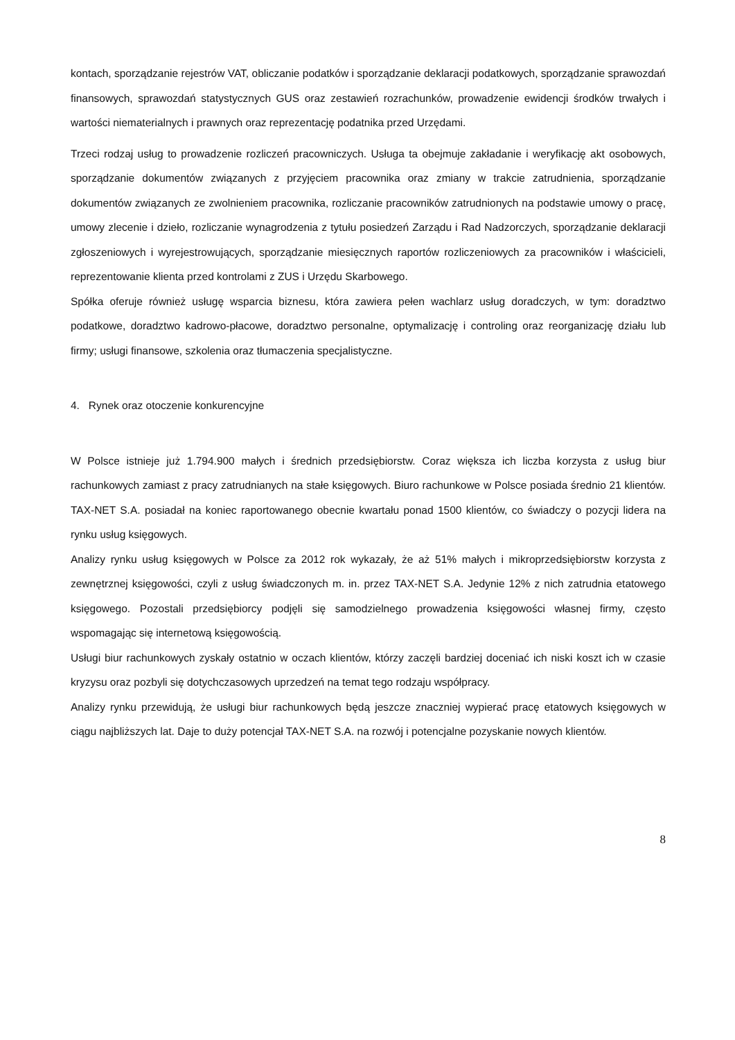kontach, sporządzanie rejestrów VAT, obliczanie podatków i sporządzanie deklaracji podatkowych, sporządzanie sprawozdań finansowych, sprawozdań statystycznych GUS oraz zestawień rozrachunków, prowadzenie ewidencji środków trwałych i wartości niematerialnych i prawnych oraz reprezentację podatnika przed Urzędami.
Trzeci rodzaj usług to prowadzenie rozliczeń pracowniczych. Usługa ta obejmuje zakładanie i weryfikację akt osobowych, sporządzanie dokumentów związanych z przyjęciem pracownika oraz zmiany w trakcie zatrudnienia, sporządzanie dokumentów związanych ze zwolnieniem pracownika, rozliczanie pracowników zatrudnionych na podstawie umowy o pracę, umowy zlecenie i dzieło, rozliczanie wynagrodzenia z tytułu posiedzeń Zarządu i Rad Nadzorczych, sporządzanie deklaracji zgłoszeniowych i wyrejestrowujących, sporządzanie miesięcznych raportów rozliczeniowych za pracowników i właścicieli, reprezentowanie klienta przed kontrolami z ZUS i Urzędu Skarbowego.
Spółka oferuje również usługę wsparcia biznesu, która zawiera pełen wachlarz usług doradczych, w tym: doradztwo podatkowe, doradztwo kadrowo-płacowe, doradztwo personalne, optymalizację i controling oraz reorganizację działu lub firmy; usługi finansowe, szkolenia oraz tłumaczenia specjalistyczne.
4. Rynek oraz otoczenie konkurencyjne
W Polsce istnieje już 1.794.900 małych i średnich przedsiębiorstw. Coraz większa ich liczba korzysta z usług biur rachunkowych zamiast z pracy zatrudnianych na stałe księgowych. Biuro rachunkowe w Polsce posiada średnio 21 klientów. TAX-NET S.A. posiadał na koniec raportowanego obecnie kwartału ponad 1500 klientów, co świadczy o pozycji lidera na rynku usług księgowych.
Analizy rynku usług księgowych w Polsce za 2012 rok wykazały, że aż 51% małych i mikroprzedsiębiorstw korzysta z zewnętrznej księgowości, czyli z usług świadczonych m. in. przez TAX-NET S.A. Jedynie 12% z nich zatrudnia etatowego księgowego. Pozostali przedsiębiorcy podjęli się samodzielnego prowadzenia księgowości własnej firmy, często wspomagając się internetową księgowością.
Usługi biur rachunkowych zyskały ostatnio w oczach klientów, którzy zaczęli bardziej doceniać ich niski koszt ich w czasie kryzysu oraz pozbyli się dotychczasowych uprzedzeń na temat tego rodzaju współpracy.
Analizy rynku przewidują, że usługi biur rachunkowych będą jeszcze znaczniej wypierać pracę etatowych księgowych w ciągu najbliższych lat. Daje to duży potencjał TAX-NET S.A. na rozwój i potencjalne pozyskanie nowych klientów.
8